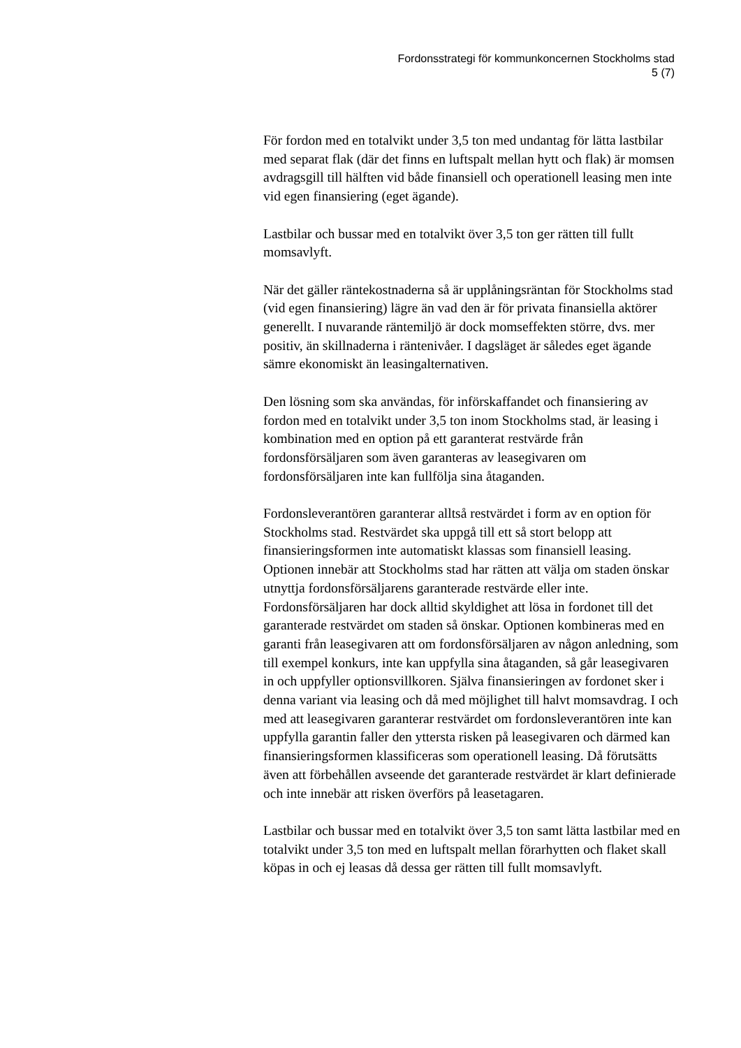Fordonsstrategi för kommunkoncernen Stockholms stad
5 (7)
För fordon med en totalvikt under 3,5 ton med undantag för lätta lastbilar med separat flak (där det finns en luftspalt mellan hytt och flak) är momsen avdragsgill till hälften vid både finansiell och operationell leasing men inte vid egen finansiering (eget ägande).
Lastbilar och bussar med en totalvikt över 3,5 ton ger rätten till fullt momsavlyft.
När det gäller räntekostnaderna så är upplåningsräntan för Stockholms stad (vid egen finansiering) lägre än vad den är för privata finansiella aktörer generellt. I nuvarande räntemiljö är dock momseffekten större, dvs. mer positiv, än skillnaderna i räntenivåer. I dagsläget är således eget ägande sämre ekonomiskt än leasingalternativen.
Den lösning som ska användas, för införskaffandet och finansiering av fordon med en totalvikt under 3,5 ton inom Stockholms stad, är leasing i kombination med en option på ett garanterat restvärde från fordonsförsäljaren som även garanteras av leasegivaren om fordonsförsäljaren inte kan fullfölja sina åtaganden.
Fordonsleverantören garanterar alltså restvärdet i form av en option för Stockholms stad. Restvärdet ska uppgå till ett så stort belopp att finansieringsformen inte automatiskt klassas som finansiell leasing. Optionen innebär att Stockholms stad har rätten att välja om staden önskar utnyttja fordonsförsäljarens garanterade restvärde eller inte. Fordonsförsäljaren har dock alltid skyldighet att lösa in fordonet till det garanterade restvärdet om staden så önskar. Optionen kombineras med en garanti från leasegivaren att om fordonsförsäljaren av någon anledning, som till exempel konkurs, inte kan uppfylla sina åtaganden, så går leasegivaren in och uppfyller optionsvillkoren. Själva finansieringen av fordonet sker i denna variant via leasing och då med möjlighet till halvt momsavdrag. I och med att leasegivaren garanterar restvärdet om fordonsleverantören inte kan uppfylla garantin faller den yttersta risken på leasegivaren och därmed kan finansieringsformen klassificeras som operationell leasing. Då förutsätts även att förbehållen avseende det garanterade restvärdet är klart definierade och inte innebär att risken överförs på leasetagaren.
Lastbilar och bussar med en totalvikt över 3,5 ton samt lätta lastbilar med en totalvikt under 3,5 ton med en luftspalt mellan förarhytten och flaket skall köpas in och ej leasas då dessa ger rätten till fullt momsavlyft.